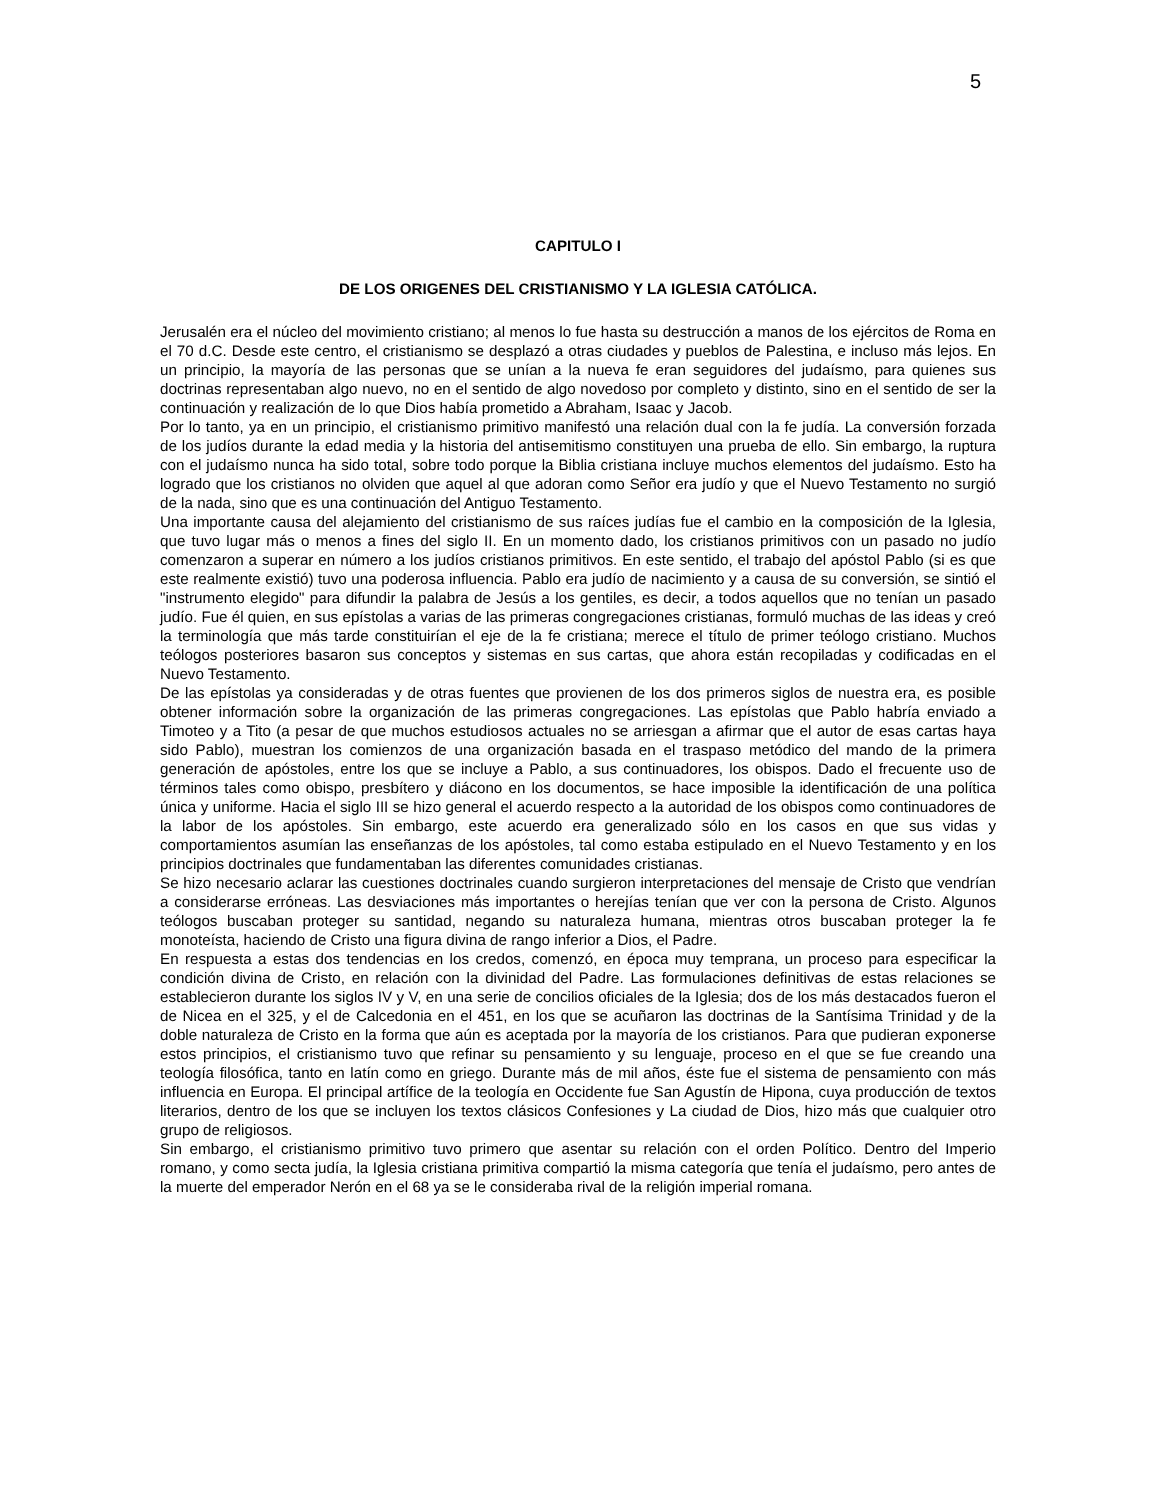5
CAPITULO I
DE LOS ORIGENES DEL CRISTIANISMO Y LA IGLESIA CATÓLICA.
Jerusalén era el núcleo del movimiento cristiano; al menos lo fue hasta su destrucción a manos de los ejércitos de Roma en el 70 d.C. Desde este centro, el cristianismo se desplazó a otras ciudades y pueblos de Palestina, e incluso más lejos. En un principio, la mayoría de las personas que se unían a la nueva fe eran seguidores del judaísmo, para quienes sus doctrinas representaban algo nuevo, no en el sentido de algo novedoso por completo y distinto, sino en el sentido de ser la continuación y realización de lo que Dios había prometido a Abraham, Isaac y Jacob.
Por lo tanto, ya en un principio, el cristianismo primitivo manifestó una relación dual con la fe judía. La conversión forzada de los judíos durante la edad media y la historia del antisemitismo constituyen una prueba de ello. Sin embargo, la ruptura con el judaísmo nunca ha sido total, sobre todo porque la Biblia cristiana incluye muchos elementos del judaísmo. Esto ha logrado que los cristianos no olviden que aquel al que adoran como Señor era judío y que el Nuevo Testamento no surgió de la nada, sino que es una continuación del Antiguo Testamento.
Una importante causa del alejamiento del cristianismo de sus raíces judías fue el cambio en la composición de la Iglesia, que tuvo lugar más o menos a fines del siglo II. En un momento dado, los cristianos primitivos con un pasado no judío comenzaron a superar en número a los judíos cristianos primitivos. En este sentido, el trabajo del apóstol Pablo (si es que este realmente existió) tuvo una poderosa influencia. Pablo era judío de nacimiento y a causa de su conversión, se sintió el "instrumento elegido" para difundir la palabra de Jesús a los gentiles, es decir, a todos aquellos que no tenían un pasado judío. Fue él quien, en sus epístolas a varias de las primeras congregaciones cristianas, formuló muchas de las ideas y creó la terminología que más tarde constituirían el eje de la fe cristiana; merece el título de primer teólogo cristiano. Muchos teólogos posteriores basaron sus conceptos y sistemas en sus cartas, que ahora están recopiladas y codificadas en el Nuevo Testamento.
De las epístolas ya consideradas y de otras fuentes que provienen de los dos primeros siglos de nuestra era, es posible obtener información sobre la organización de las primeras congregaciones. Las epístolas que Pablo habría enviado a Timoteo y a Tito (a pesar de que muchos estudiosos actuales no se arriesgan a afirmar que el autor de esas cartas haya sido Pablo), muestran los comienzos de una organización basada en el traspaso metódico del mando de la primera generación de apóstoles, entre los que se incluye a Pablo, a sus continuadores, los obispos. Dado el frecuente uso de términos tales como obispo, presbítero y diácono en los documentos, se hace imposible la identificación de una política única y uniforme. Hacia el siglo III se hizo general el acuerdo respecto a la autoridad de los obispos como continuadores de la labor de los apóstoles. Sin embargo, este acuerdo era generalizado sólo en los casos en que sus vidas y comportamientos asumían las enseñanzas de los apóstoles, tal como estaba estipulado en el Nuevo Testamento y en los principios doctrinales que fundamentaban las diferentes comunidades cristianas.
Se hizo necesario aclarar las cuestiones doctrinales cuando surgieron interpretaciones del mensaje de Cristo que vendrían a considerarse erróneas. Las desviaciones más importantes o herejías tenían que ver con la persona de Cristo. Algunos teólogos buscaban proteger su santidad, negando su naturaleza humana, mientras otros buscaban proteger la fe monoteísta, haciendo de Cristo una figura divina de rango inferior a Dios, el Padre.
En respuesta a estas dos tendencias en los credos, comenzó, en época muy temprana, un proceso para especificar la condición divina de Cristo, en relación con la divinidad del Padre. Las formulaciones definitivas de estas relaciones se establecieron durante los siglos IV y V, en una serie de concilios oficiales de la Iglesia; dos de los más destacados fueron el de Nicea en el 325, y el de Calcedonia en el 451, en los que se acuñaron las doctrinas de la Santísima Trinidad y de la doble naturaleza de Cristo en la forma que aún es aceptada por la mayoría de los cristianos. Para que pudieran exponerse estos principios, el cristianismo tuvo que refinar su pensamiento y su lenguaje, proceso en el que se fue creando una teología filosófica, tanto en latín como en griego. Durante más de mil años, éste fue el sistema de pensamiento con más influencia en Europa. El principal artífice de la teología en Occidente fue San Agustín de Hipona, cuya producción de textos literarios, dentro de los que se incluyen los textos clásicos Confesiones y La ciudad de Dios, hizo más que cualquier otro grupo de religiosos.
Sin embargo, el cristianismo primitivo tuvo primero que asentar su relación con el orden Político. Dentro del Imperio romano, y como secta judía, la Iglesia cristiana primitiva compartió la misma categoría que tenía el judaísmo, pero antes de la muerte del emperador Nerón en el 68 ya se le consideraba rival de la religión imperial romana.